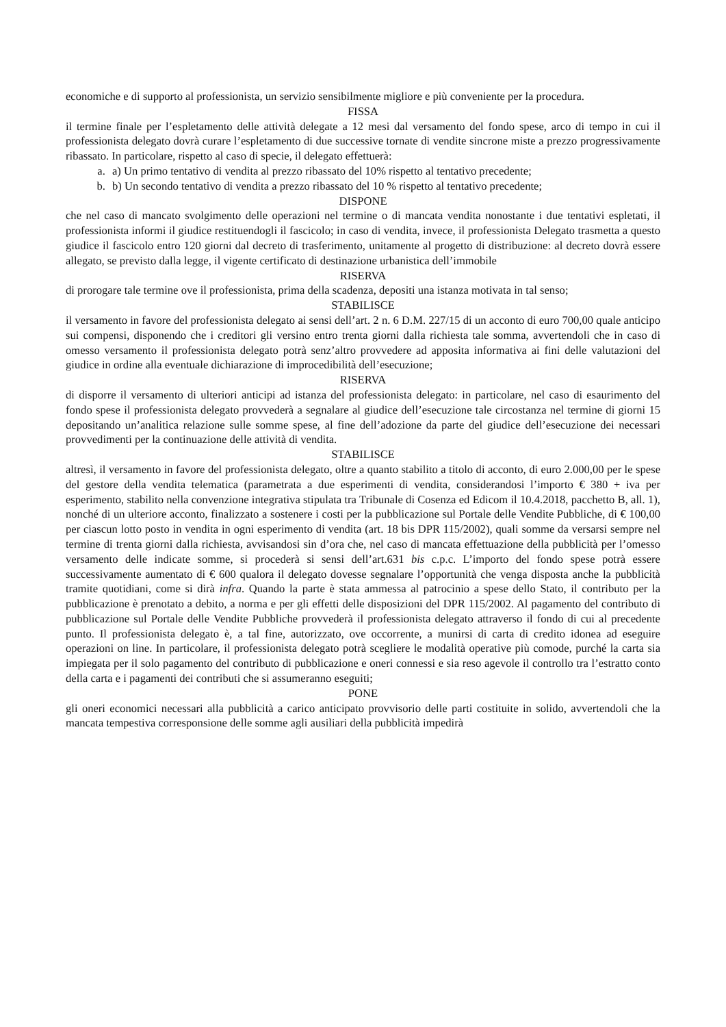economiche e di supporto al professionista, un servizio sensibilmente migliore e più conveniente per la procedura.
FISSA
il termine finale per l’espletamento delle attività delegate a 12 mesi dal versamento del fondo spese, arco di tempo in cui il professionista delegato dovrà curare l’espletamento di due successive tornate di vendite sincrone miste a prezzo progressivamente ribassato. In particolare, rispetto al caso di specie, il delegato effettuerà:
a. a) Un primo tentativo di vendita al prezzo ribassato del 10% rispetto al tentativo precedente;
b. b) Un secondo tentativo di vendita a prezzo ribassato del 10 % rispetto al tentativo precedente;
DISPONE
che nel caso di mancato svolgimento delle operazioni nel termine o di mancata vendita nonostante i due tentativi espletati, il professionista informi il giudice restituendogli il fascicolo; in caso di vendita, invece, il professionista Delegato trasmetta a questo giudice il fascicolo entro 120 giorni dal decreto di trasferimento, unitamente al progetto di distribuzione: al decreto dovrà essere allegato, se previsto dalla legge, il vigente certificato di destinazione urbanistica dell’immobile
RISERVA
di prorogare tale termine ove il professionista, prima della scadenza, depositi una istanza motivata in tal senso;
STABILISCE
il versamento in favore del professionista delegato ai sensi dell’art. 2 n. 6 D.M. 227/15 di un acconto di euro 700,00 quale anticipo sui compensi, disponendo che i creditori gli versino entro trenta giorni dalla richiesta tale somma, avvertendoli che in caso di omesso versamento il professionista delegato potrà senz’altro provvedere ad apposita informativa ai fini delle valutazioni del giudice in ordine alla eventuale dichiarazione di improcedibilità dell’esecuzione;
RISERVA
di disporre il versamento di ulteriori anticipi ad istanza del professionista delegato: in particolare, nel caso di esaurimento del fondo spese il professionista delegato provvederà a segnalare al giudice dell’esecuzione tale circostanza nel termine di giorni 15 depositando un’analitica relazione sulle somme spese, al fine dell’adozione da parte del giudice dell’esecuzione dei necessari provvedimenti per la continuazione delle attività di vendita.
STABILISCE
altresì, il versamento in favore del professionista delegato, oltre a quanto stabilito a titolo di acconto, di euro 2.000,00 per le spese del gestore della vendita telematica (parametrata a due esperimenti di vendita, considerandosi l’importo € 380 + iva per esperimento, stabilito nella convenzione integrativa stipulata tra Tribunale di Cosenza ed Edicom il 10.4.2018, pacchetto B, all. 1), nonché di un ulteriore acconto, finalizzato a sostenere i costi per la pubblicazione sul Portale delle Vendite Pubbliche, di € 100,00 per ciascun lotto posto in vendita in ogni esperimento di vendita (art. 18 bis DPR 115/2002), quali somme da versarsi sempre nel termine di trenta giorni dalla richiesta, avvisandosi sin d’ora che, nel caso di mancata effettuazione della pubblicità per l’omesso versamento delle indicate somme, si procederà si sensi dell’art.631 bis c.p.c. L’importo del fondo spese potrà essere successivamente aumentato di € 600 qualora il delegato dovesse segnalare l’opportunità che venga disposta anche la pubblicità tramite quotidiani, come si dirà infra. Quando la parte è stata ammessa al patrocinio a spese dello Stato, il contributo per la pubblicazione è prenotato a debito, a norma e per gli effetti delle disposizioni del DPR 115/2002. Al pagamento del contributo di pubblicazione sul Portale delle Vendite Pubbliche provvederà il professionista delegato attraverso il fondo di cui al precedente punto. Il professionista delegato è, a tal fine, autorizzato, ove occorrente, a munirsi di carta di credito idonea ad eseguire operazioni on line. In particolare, il professionista delegato potrà scegliere le modalità operative più comode, purché la carta sia impiegata per il solo pagamento del contributo di pubblicazione e oneri connessi e sia reso agevole il controllo tra l’estratto conto della carta e i pagamenti dei contributi che si assumeranno eseguiti;
PONE
gli oneri economici necessari alla pubblicità a carico anticipato provvisorio delle parti costituite in solido, avvertendoli che la mancata tempestiva corresponsione delle somme agli ausiliari della pubblicità impedirà